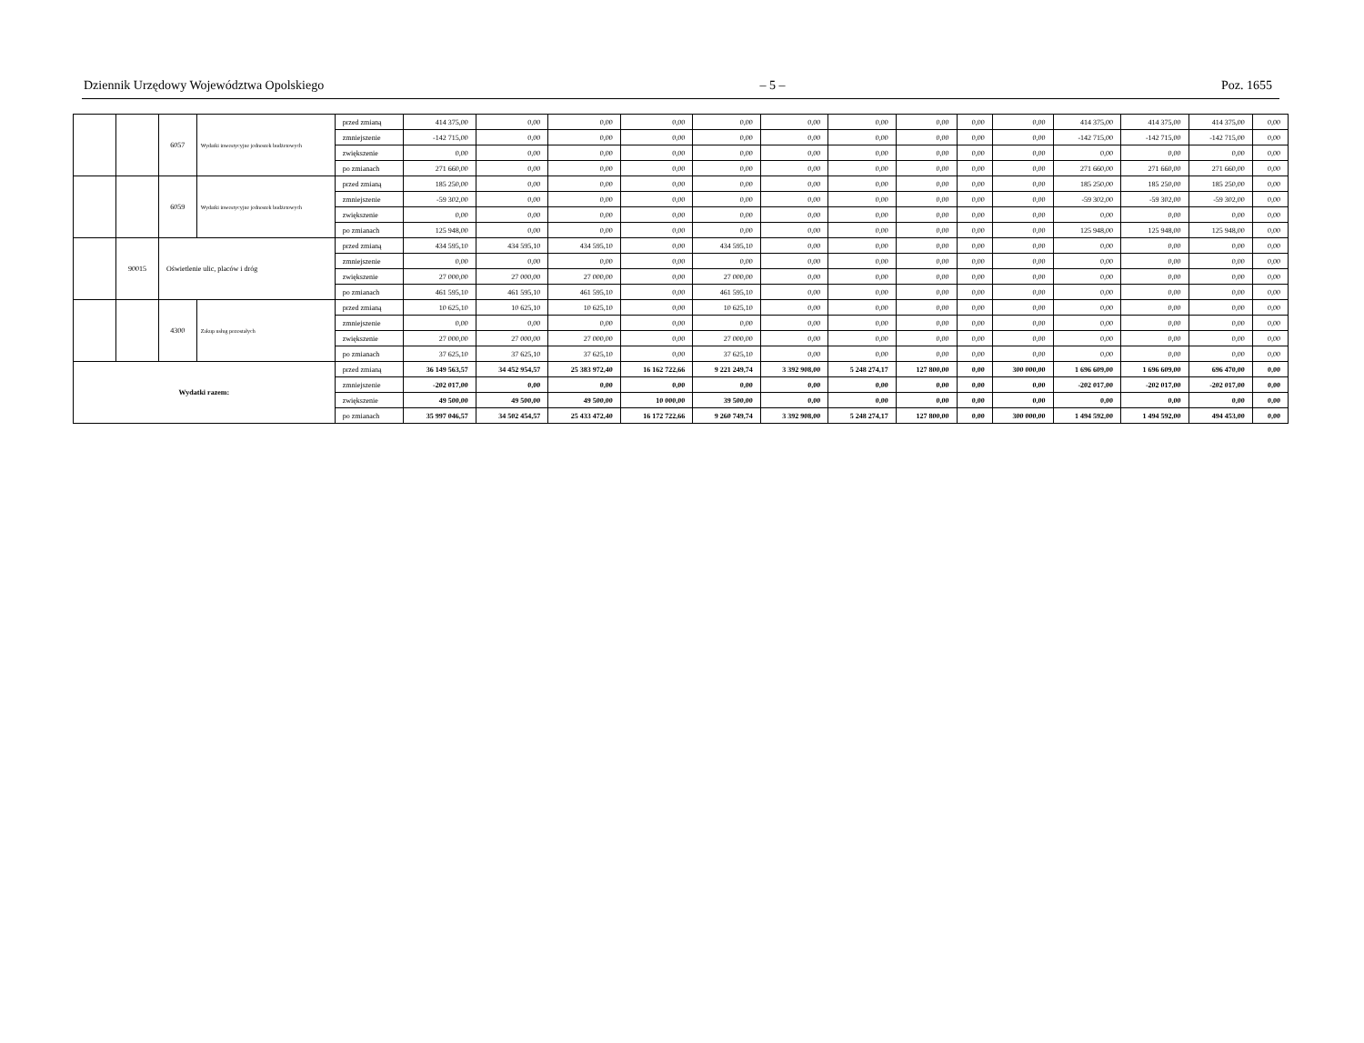Dziennik Urzędowy Województwa Opolskiego – 5 – Poz. 1655
| | | 6057 | Wydatki inwestycyjne jednostek budżetowych | przed zmianą | 414 375,00 | 0,00 | 0,00 | 0,00 | 0,00 | 0,00 | 0,00 | 0,00 | 0,00 | 0,00 | 414 375,00 | 414 375,00 | 414 375,00 | 0,00 |
| | | | | zmniejszenie | -142 715,00 | 0,00 | 0,00 | 0,00 | 0,00 | 0,00 | 0,00 | 0,00 | 0,00 | 0,00 | -142 715,00 | -142 715,00 | -142 715,00 | 0,00 |
| | | | | zwiększenie | 0,00 | 0,00 | 0,00 | 0,00 | 0,00 | 0,00 | 0,00 | 0,00 | 0,00 | 0,00 | 0,00 | 0,00 | 0,00 | 0,00 |
| | | | | po zmianach | 271 660,00 | 0,00 | 0,00 | 0,00 | 0,00 | 0,00 | 0,00 | 0,00 | 0,00 | 0,00 | 271 660,00 | 271 660,00 | 271 660,00 | 0,00 |
| | | 6059 | Wydatki inwestycyjne jednostek budżetowych | przed zmianą | 185 250,00 | 0,00 | 0,00 | 0,00 | 0,00 | 0,00 | 0,00 | 0,00 | 0,00 | 0,00 | 185 250,00 | 185 250,00 | 185 250,00 | 0,00 |
| | | | | zmniejszenie | -59 302,00 | 0,00 | 0,00 | 0,00 | 0,00 | 0,00 | 0,00 | 0,00 | 0,00 | 0,00 | -59 302,00 | -59 302,00 | -59 302,00 | 0,00 |
| | | | | zwiększenie | 0,00 | 0,00 | 0,00 | 0,00 | 0,00 | 0,00 | 0,00 | 0,00 | 0,00 | 0,00 | 0,00 | 0,00 | 0,00 | 0,00 |
| | | | | po zmianach | 125 948,00 | 0,00 | 0,00 | 0,00 | 0,00 | 0,00 | 0,00 | 0,00 | 0,00 | 0,00 | 125 948,00 | 125 948,00 | 125 948,00 | 0,00 |
| | 90015 | Oświetlenie ulic, placów i dróg | | przed zmianą | 434 595,10 | 434 595,10 | 434 595,10 | 0,00 | 434 595,10 | 0,00 | 0,00 | 0,00 | 0,00 | 0,00 | 0,00 | 0,00 | 0,00 | 0,00 |
| | | | | zmniejszenie | 0,00 | 0,00 | 0,00 | 0,00 | 0,00 | 0,00 | 0,00 | 0,00 | 0,00 | 0,00 | 0,00 | 0,00 | 0,00 | 0,00 |
| | | | | zwiększenie | 27 000,00 | 27 000,00 | 27 000,00 | 0,00 | 27 000,00 | 0,00 | 0,00 | 0,00 | 0,00 | 0,00 | 0,00 | 0,00 | 0,00 | 0,00 |
| | | | | po zmianach | 461 595,10 | 461 595,10 | 461 595,10 | 0,00 | 461 595,10 | 0,00 | 0,00 | 0,00 | 0,00 | 0,00 | 0,00 | 0,00 | 0,00 | 0,00 |
| | | 4300 | Zakup usług pozostałych | przed zmianą | 10 625,10 | 10 625,10 | 10 625,10 | 0,00 | 10 625,10 | 0,00 | 0,00 | 0,00 | 0,00 | 0,00 | 0,00 | 0,00 | 0,00 | 0,00 |
| | | | | zmniejszenie | 0,00 | 0,00 | 0,00 | 0,00 | 0,00 | 0,00 | 0,00 | 0,00 | 0,00 | 0,00 | 0,00 | 0,00 | 0,00 | 0,00 |
| | | | | zwiększenie | 27 000,00 | 27 000,00 | 27 000,00 | 0,00 | 27 000,00 | 0,00 | 0,00 | 0,00 | 0,00 | 0,00 | 0,00 | 0,00 | 0,00 | 0,00 |
| | | | | po zmianach | 37 625,10 | 37 625,10 | 37 625,10 | 0,00 | 37 625,10 | 0,00 | 0,00 | 0,00 | 0,00 | 0,00 | 0,00 | 0,00 | 0,00 | 0,00 |
| Wydatki razem: | | | | przed zmianą | 36 149 563,57 | 34 452 954,57 | 25 383 972,40 | 16 162 722,66 | 9 221 249,74 | 3 392 908,00 | 5 248 274,17 | 127 800,00 | 0,00 | 300 000,00 | 1 696 609,00 | 1 696 609,00 | 696 470,00 | 0,00 |
| | | | | zmniejszenie | -202 017,00 | 0,00 | 0,00 | 0,00 | 0,00 | 0,00 | 0,00 | 0,00 | 0,00 | 0,00 | -202 017,00 | -202 017,00 | -202 017,00 | 0,00 |
| | | | | zwiększenie | 49 500,00 | 49 500,00 | 49 500,00 | 10 000,00 | 39 500,00 | 0,00 | 0,00 | 0,00 | 0,00 | 0,00 | 0,00 | 0,00 | 0,00 | 0,00 |
| | | | | po zmianach | 35 997 046,57 | 34 502 454,57 | 25 433 472,40 | 16 172 722,66 | 9 260 749,74 | 3 392 908,00 | 5 248 274,17 | 127 800,00 | 0,00 | 300 000,00 | 1 494 592,00 | 1 494 592,00 | 494 453,00 | 0,00 |